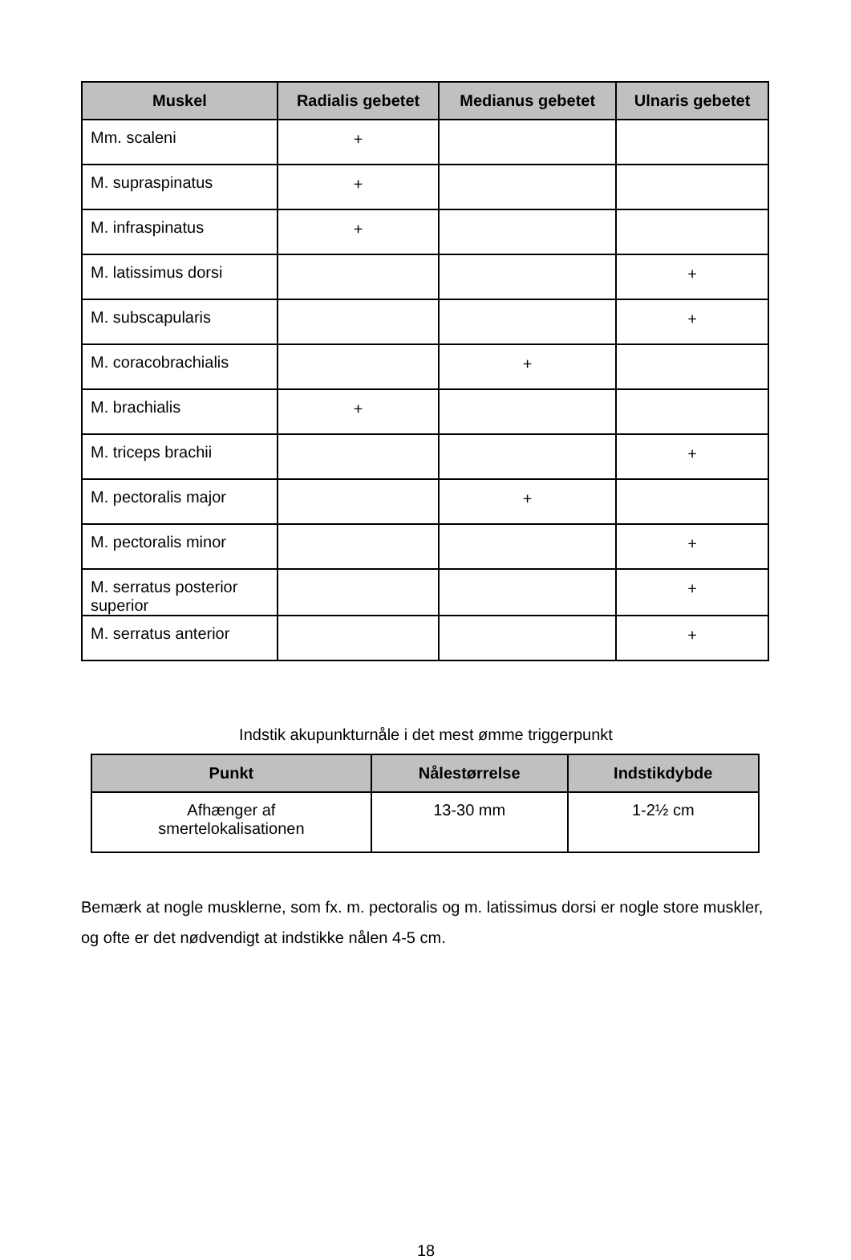| Muskel | Radialis gebetet | Medianus gebetet | Ulnaris gebetet |
| --- | --- | --- | --- |
| Mm. scaleni | + | | |
| M. supraspinatus | + | | |
| M. infraspinatus | + | | |
| M. latissimus dorsi | | | + |
| M. subscapularis | | | + |
| M. coracobrachialis | | + | |
| M. brachialis | + | | |
| M. triceps brachii | | | + |
| M. pectoralis major | | + | |
| M. pectoralis minor | | | + |
| M. serratus posterior superior | | | + |
| M. serratus anterior | | | + |
Indstik akupunkturnåle i det mest ømme triggerpunkt
| Punkt | Nålestørrelse | Indstikdybde |
| --- | --- | --- |
| Afhænger af smertelokalisationen | 13-30 mm | 1-2½ cm |
Bemærk at nogle musklerne, som fx. m. pectoralis og m. latissimus dorsi er nogle store muskler, og ofte er det nødvendigt at indstikke nålen 4-5 cm.
18